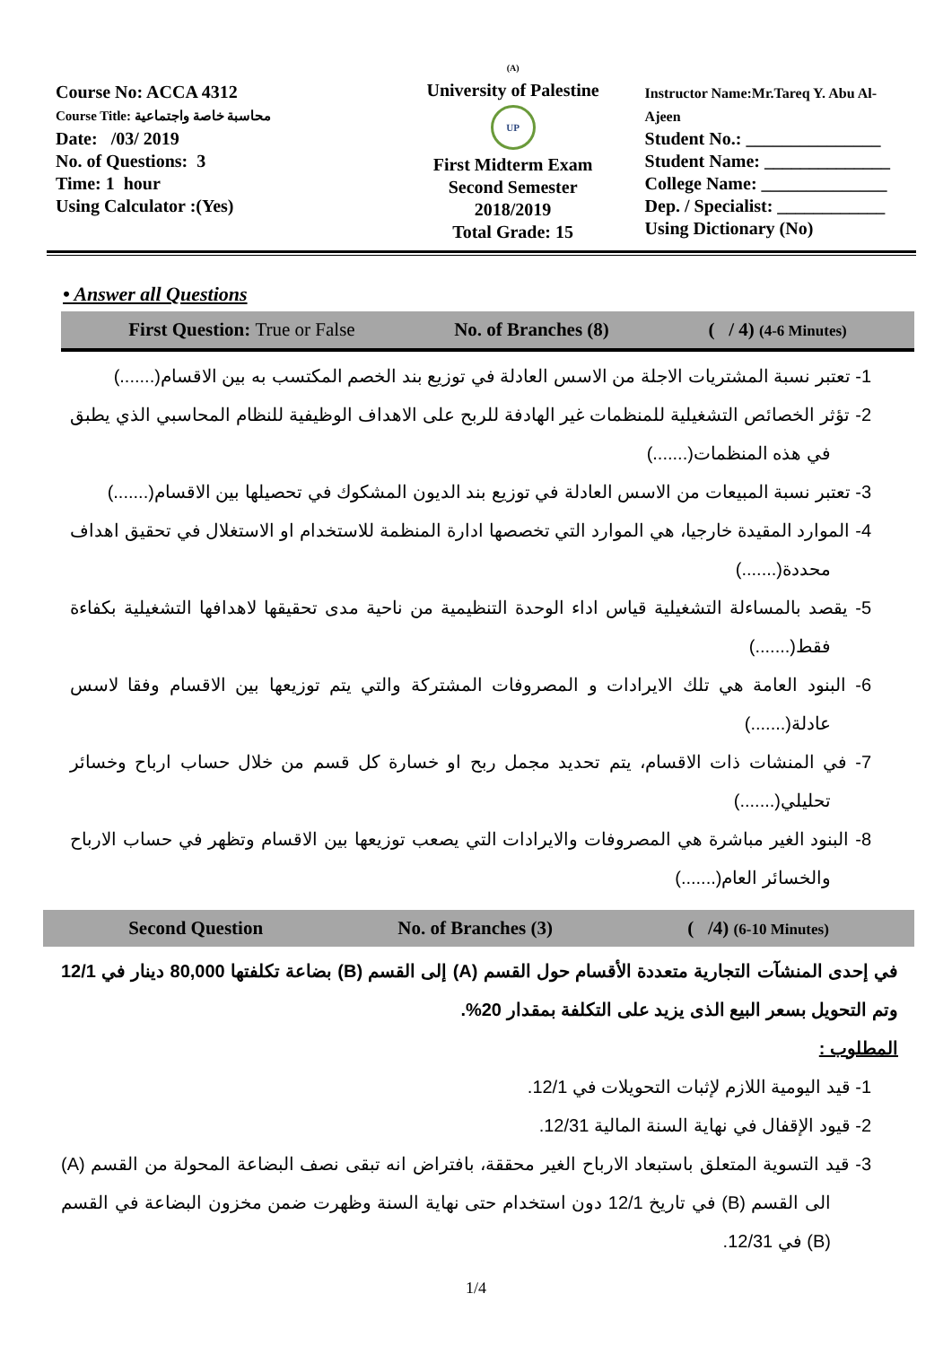Course No: ACCA 4312
Course Title: محاسبة خاصة واجتماعية
Date: /03/ 2019
No. of Questions: 3
Time: 1 hour
Using Calculator :(Yes)
(A)
University of Palestine
UP
First Midterm Exam
Second Semester
2018/2019
Total Grade: 15
Instructor Name:Mr.Tareq Y. Abu Al-Ajeen
Student No.: _______________
Student Name: ______________
College Name: ______________
Dep. / Specialist: ____________
Using Dictionary (No)
• Answer all Questions
First Question: True or False No. of Branches (8) ( / 4) (4-6 Minutes)
1- تعتبر نسبة المشتريات الاجلة من الاسس العادلة في توزيع بند الخصم المكتسب به بين الاقسام(.......)
2- تؤثر الخصائص التشغيلية للمنظمات غير الهادفة للربح على الاهداف الوظيفية للنظام المحاسبي الذي يطبق في هذه المنظمات(.......)
3- تعتبر نسبة المبيعات من الاسس العادلة في توزيع بند الديون المشكوك في تحصيلها بين الاقسام(.......)
4- الموارد المقيدة خارجيا، هي الموارد التي تخصصها ادارة المنظمة للاستخدام او الاستغلال في تحقيق اهداف محددة(.......)
5- يقصد بالمساءلة التشغيلية قياس اداء الوحدة التنظيمية من ناحية مدى تحقيقها لاهدافها التشغيلية بكفاءة فقط(.......)
6- البنود العامة هي تلك الايرادات و المصروفات المشتركة والتي يتم توزيعها بين الاقسام وفقا لاسس عادلة(.......)
7- في المنشات ذات الاقسام، يتم تحديد مجمل ربح او خسارة كل قسم من خلال حساب ارباح وخسائر تحليلي(.......)
8- البنود الغير مباشرة هي المصروفات والايرادات التي يصعب توزيعها بين الاقسام وتظهر في حساب الارباح والخسائر العام(.......)
Second Question No. of Branches (3) ( /4) (6-10 Minutes)
في إحدى المنشآت التجارية متعددة الأقسام حول القسم (A) إلى القسم (B) بضاعة تكلفتها 80,000 دينار في 12/1 وتم التحويل بسعر البيع الذى يزيد على التكلفة بمقدار 20%.
المطلوب :
1- قيد اليومية اللازم لإثبات التحويلات في 12/1.
2- قيود الإقفال في نهاية السنة المالية 12/31.
3- قيد التسوية المتعلق باستبعاد الارباح الغير محققة، بافتراض انه تبقى نصف البضاعة المحولة من القسم (A) الى القسم (B) في تاريخ 12/1 دون استخدام حتى نهاية السنة وظهرت ضمن مخزون البضاعة في القسم (B) في 12/31.
1/4